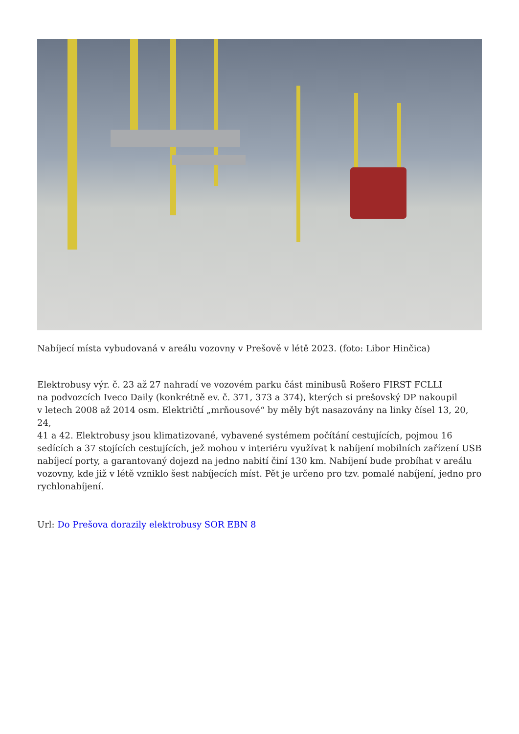Nabíjecí místa vybudovaná v areálu vozovny v Prešově v létě 2023. (foto: Libor Hinčica)
Elektrobusy výr. č. 23 až 27 nahradí ve vozovém parku část minibusů Rošero FIRST FCLLI
na podvozcích Iveco Daily (konkrétně ev. č. 371, 373 a 374), kterých si prešovský DP nakoupil
v letech 2008 až 2014 osm. Električtí „mrňousové“ by měly být nasazovány na linky čísel 13, 20, 24,
41 a 42. Elektrobusy jsou klimatizované, vybavené systémem počítání cestujících, pojmou 16
sedících a 37 stojících cestujících, jež mohou v interiéru využívat k nabíjení mobilních zařízení USB
nabíjecí porty, a garantovaný dojezd na jedno nabití činí 130 km. Nabíjení bude probíhat v areálu
vozovny, kde již v létě vzniklo šest nabíjecích míst. Pět je určeno pro tzv. pomalé nabíjení, jedno pro
rychlonabíjení.
Url: Do Prešova dorazily elektrobusy SOR EBN 8